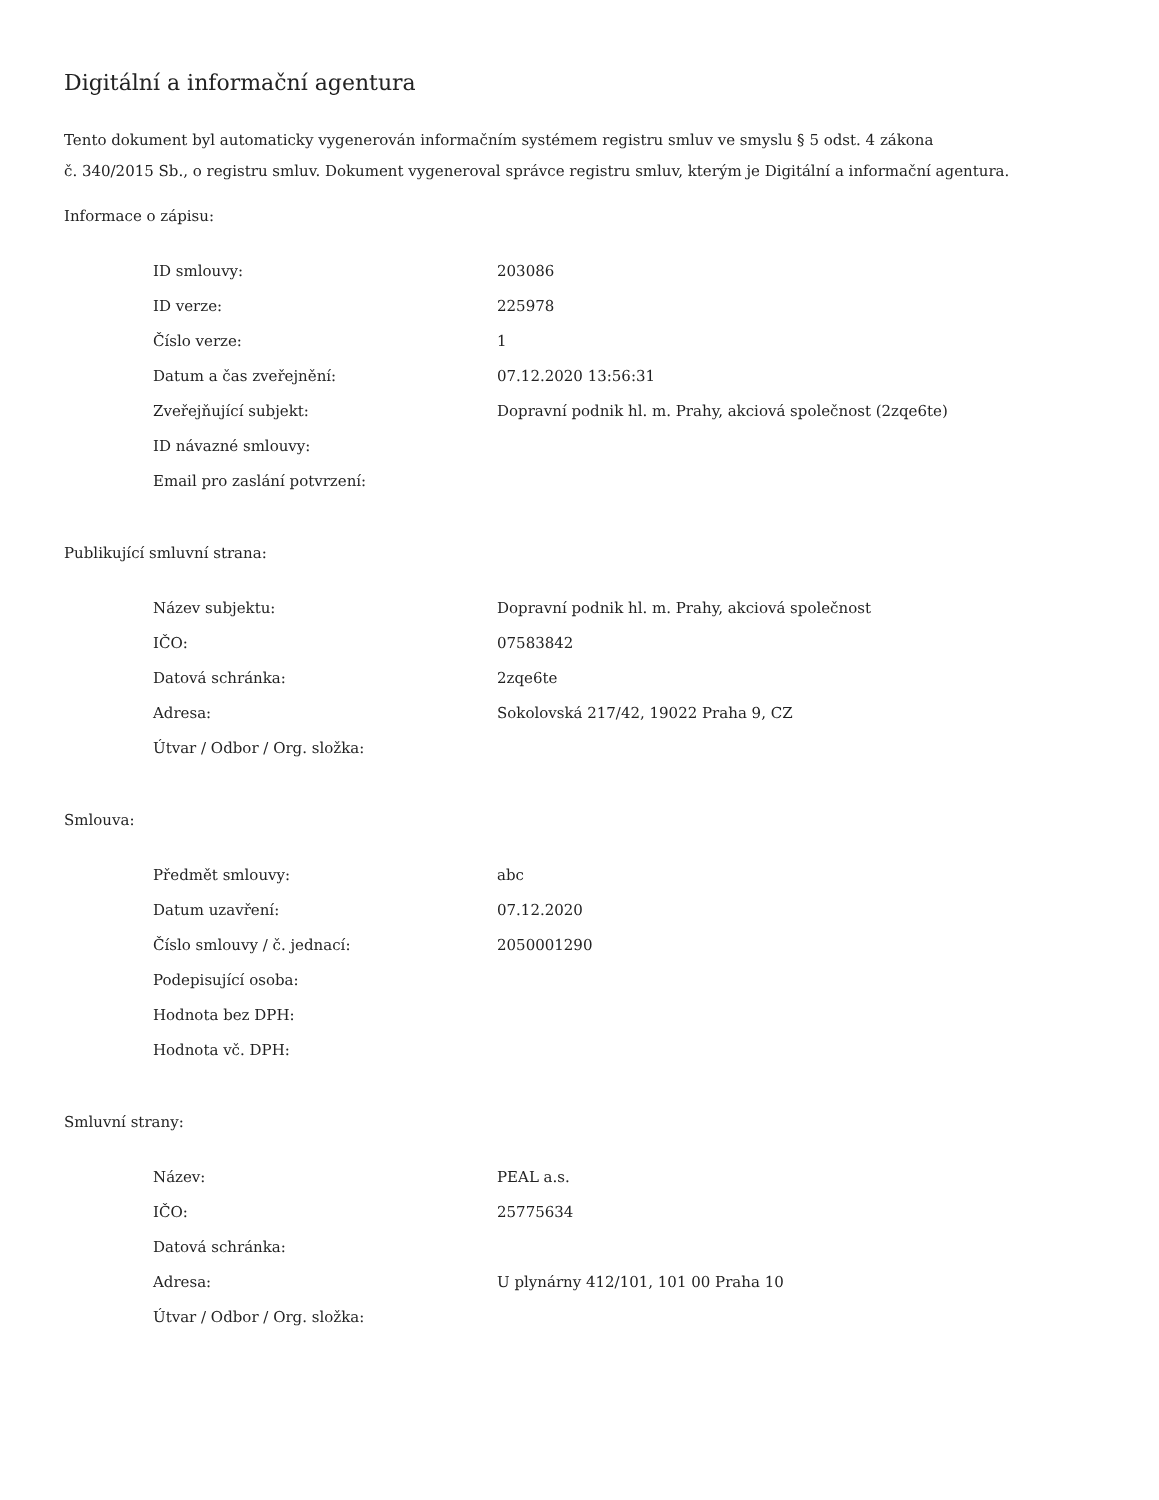Digitální a informační agentura
Tento dokument byl automaticky vygenerován informačním systémem registru smluv ve smyslu § 5 odst. 4 zákona
č. 340/2015 Sb., o registru smluv. Dokument vygeneroval správce registru smluv, kterým je Digitální a informační agentura.
Informace o zápisu:
| ID smlouvy: | 203086 |
| ID verze: | 225978 |
| Číslo verze: | 1 |
| Datum a čas zveřejnění: | 07.12.2020 13:56:31 |
| Zveřejňující subjekt: | Dopravní podnik hl. m. Prahy, akciová společnost (2zqe6te) |
| ID návazné smlouvy: | |
| Email pro zaslání potvrzení: | |
Publikující smluvní strana:
| Název subjektu: | Dopravní podnik hl. m. Prahy, akciová společnost |
| IČO: | 07583842 |
| Datová schránka: | 2zqe6te |
| Adresa: | Sokolovská 217/42, 19022 Praha 9, CZ |
| Útvar / Odbor / Org. složka: | |
Smlouva:
| Předmět smlouvy: | abc |
| Datum uzavření: | 07.12.2020 |
| Číslo smlouvy / č. jednací: | 2050001290 |
| Podepisující osoba: | |
| Hodnota bez DPH: | |
| Hodnota vč. DPH: | |
Smluvní strany:
| Název: | PEAL a.s. |
| IČO: | 25775634 |
| Datová schránka: | |
| Adresa: | U plynárny 412/101, 101 00 Praha 10 |
| Útvar / Odbor / Org. složka: | |